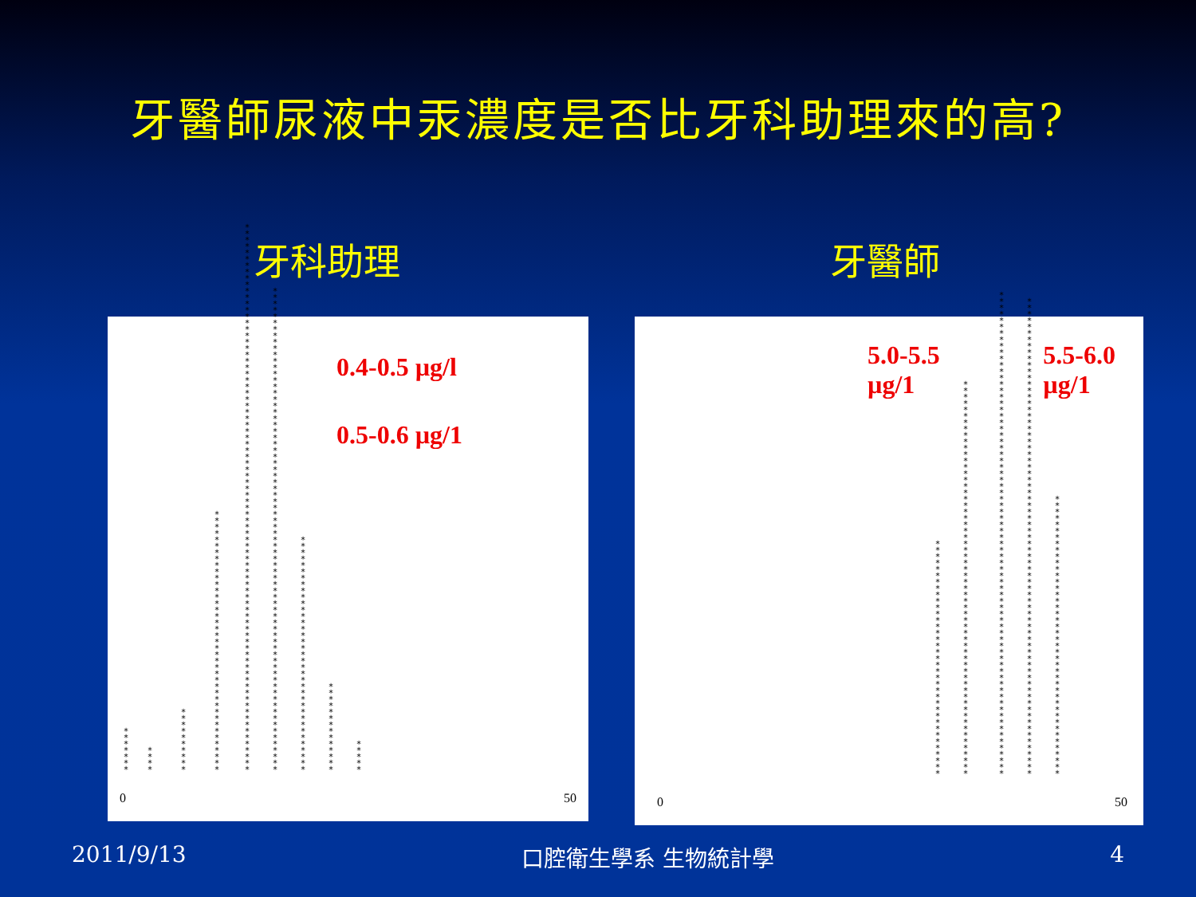牙醫師尿液中汞濃度是否比牙科助理來的高?
牙科助理 牙醫師
0.4-0.5 µg/l
0.5-0.6 µg/1
*******
****
**********
*****************************************
**************************************************************************************
****************************************************************************
*************************************
**************
*****
0 50
5.0-5.5
µg/1
5.5-6.0
µg/1
*************************************
**************************************************************
****************************************************************************
***************************************************************************
********************************************
0 50
2011/9/13 口腔衛生學系 生物統計學 4